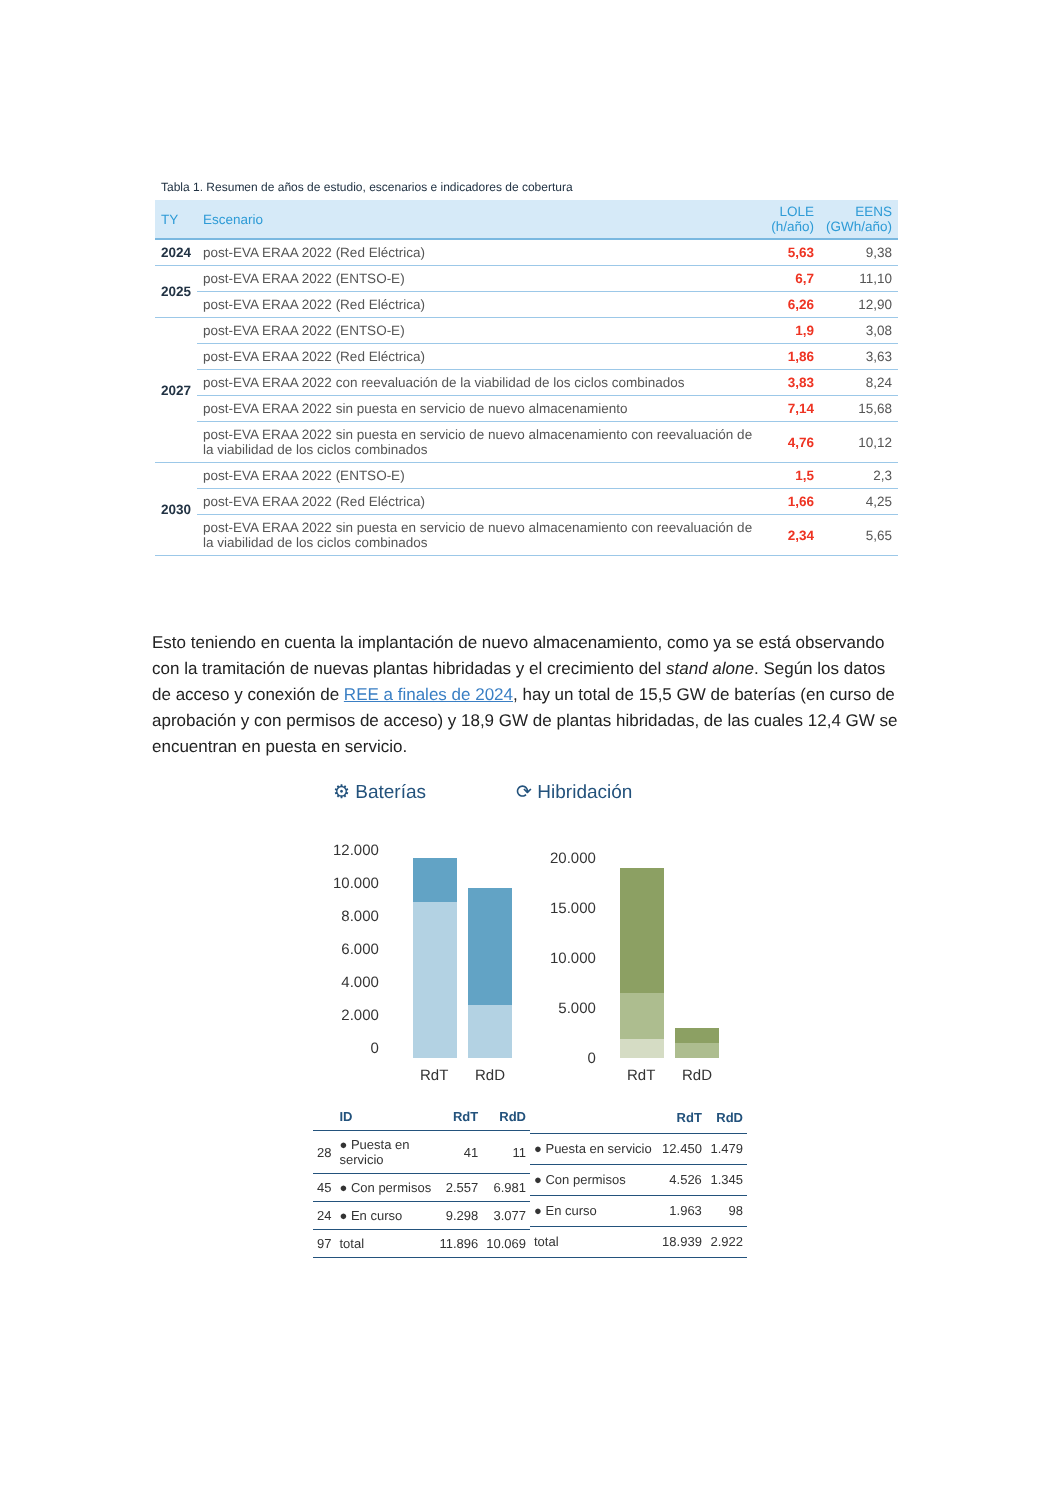Tabla 1. Resumen de años de estudio, escenarios e indicadores de cobertura
| TY | Escenario | LOLE (h/año) | EENS (GWh/año) |
| --- | --- | --- | --- |
| 2024 | post-EVA ERAA 2022 (Red Eléctrica) | 5,63 | 9,38 |
| 2025 | post-EVA ERAA 2022 (ENTSO-E) | 6,7 | 11,10 |
| | post-EVA ERAA 2022 (Red Eléctrica) | 6,26 | 12,90 |
| 2027 | post-EVA ERAA 2022 (ENTSO-E) | 1,9 | 3,08 |
| | post-EVA ERAA 2022 (Red Eléctrica) | 1,86 | 3,63 |
| | post-EVA ERAA 2022 con reevaluación de la viabilidad de los ciclos combinados | 3,83 | 8,24 |
| | post-EVA ERAA 2022 sin puesta en servicio de nuevo almacenamiento | 7,14 | 15,68 |
| | post-EVA ERAA 2022 sin puesta en servicio de nuevo almacenamiento con reevaluación de la viabilidad de los ciclos combinados | 4,76 | 10,12 |
| 2030 | post-EVA ERAA 2022 (ENTSO-E) | 1,5 | 2,3 |
| | post-EVA ERAA 2022 (Red Eléctrica) | 1,66 | 4,25 |
| | post-EVA ERAA 2022 sin puesta en servicio de nuevo almacenamiento con reevaluación de la viabilidad de los ciclos combinados | 2,34 | 5,65 |
Esto teniendo en cuenta la implantación de nuevo almacenamiento, como ya se está observando con la tramitación de nuevas plantas hibridadas y el crecimiento del stand alone. Según los datos de acceso y conexión de REE a finales de 2024, hay un total de 15,5 GW de baterías (en curso de aprobación y con permisos de acceso) y 18,9 GW de plantas hibridadas, de las cuales 12,4 GW se encuentran en puesta en servicio.
⚙ Baterías ⟳ Hibridación
12.000
10.000
8.000
6.000
4.000
2.000
0
RdT RdD
20.000
15.000
10.000
5.000
0
RdT RdD
| | ID | RdT | RdD |
| --- | --- | --- | --- |
| 28 | ● Puesta en servicio | 41 | 11 |
| 45 | ● Con permisos | 2.557 | 6.981 |
| 24 | ● En curso | 9.298 | 3.077 |
| 97 | total | 11.896 | 10.069 |
| | RdT | RdD |
| --- | --- | --- |
| ● Puesta en servicio | 12.450 | 1.479 |
| ● Con permisos | 4.526 | 1.345 |
| ● En curso | 1.963 | 98 |
| total | 18.939 | 2.922 |